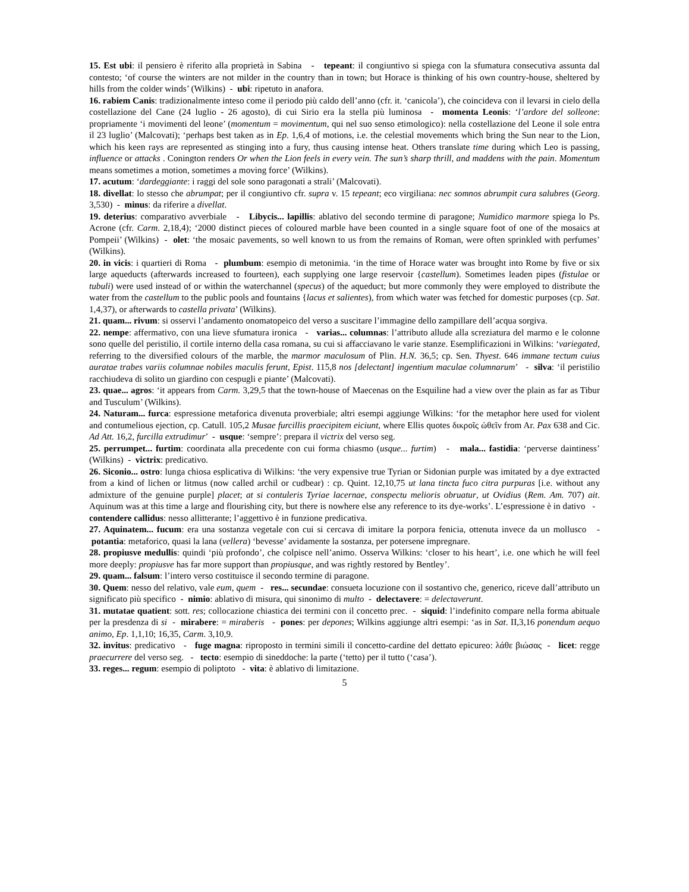15. Est ubi: il pensiero è riferito alla proprietà in Sabina - tepeant: il congiuntivo si spiega con la sfumatura consecutiva assunta dal contesto; ‘of course the winters are not milder in the country than in town; but Horace is thinking of his own country-house, sheltered by hills from the colder winds’ (Wilkins) - ubi: ripetuto in anafora.
16. rabiem Canis: tradizionalmente inteso come il periodo più caldo dell’anno (cfr. it. ‘canicola’), che coincideva con il levarsi in cielo della costellazione del Cane (24 luglio - 26 agosto), di cui Sirio era la stella più luminosa - momenta Leonis: ‘l’ardore del solleone: propriamente ‘i movimenti del leone’ (momentum = movimentum, qui nel suo senso etimologico): nella costellazione del Leone il sole entra il 23 luglio’ (Malcovati); ‘perhaps best taken as in Ep. 1,6,4 of motions, i.e. the celestial movements which bring the Sun near to the Lion, which his keen rays are represented as stinging into a fury, thus causing intense heat. Others translate time during which Leo is passing, influence or attacks . Conington renders Or when the Lion feels in every vein. The sun’s sharp thrill, and maddens with the pain. Momentum means sometimes a motion, sometimes a moving force’ (Wilkins).
17. acutum: ‘dardeggiante: i raggi del sole sono paragonati a strali’ (Malcovati).
18. divellat: lo stesso che abrumpat; per il congiuntivo cfr. supra v. 15 tepeant; eco virgiliana: nec somnos abrumpit cura salubres (Georg. 3,530) - minus: da riferire a divellat.
19. deterius: comparativo avverbiale - Libycis... lapillis: ablativo del secondo termine di paragone; Numidico marmore spiega lo Ps. Acrone (cfr. Carm. 2,18,4); ‘2000 distinct pieces of coloured marble have been counted in a single square foot of one of the mosaics at Pompeii’ (Wilkins) - olet: ‘the mosaic pavements, so well known to us from the remains of Roman, were often sprinkled with perfumes’ (Wilkins).
20. in vicis: i quartieri di Roma - plumbum: esempio di metonimia. ‘in the time of Horace water was brought into Rome by five or six large aqueducts (afterwards increased to fourteen), each supplying one large reservoir {castellum). Sometimes leaden pipes (fistulae or tubuli) were used instead of or within the waterchannel (specus) of the aqueduct; but more commonly they were employed to distribute the water from the castellum to the public pools and fountains {lacus et salientes), from which water was fetched for domestic purposes (cp. Sat. 1,4,37), or afterwards to castella privata’ (Wilkins).
21. quam... rivum: si osservi l’andamento onomatopeico del verso a suscitare l’immagine dello zampillare dell’acqua sorgiva.
22. nempe: affermativo, con una lieve sfumatura ironica - varias... columnas: l’attributo allude alla screziatura del marmo e le colonne sono quelle del peristilio, il cortile interno della casa romana, su cui si affacciavano le varie stanze. Esemplificazioni in Wilkins: ‘variegated, referring to the diversified colours of the marble, the marmor maculosum of Plin. H.N. 36,5; cp. Sen. Thyest. 646 immane tectum cuius auratae trabes variis columnae nobiles maculis ferunt, Epist. 115,8 nos [delectant] ingentium maculae columnarum’ - silva: ‘il peristilio racchiudeva di solito un giardino con cespugli e piante’ (Malcovati).
23. quae... agros: ‘it appears from Carm. 3,29,5 that the town-house of Maecenas on the Esquiline had a view over the plain as far as Tibur and Tusculum’ (Wilkins).
24. Naturam... furca: espressione metaforica divenuta proverbiale; altri esempi aggiunge Wilkins: ‘for the metaphor here used for violent and contumelious ejection, cp. Catull. 105,2 Musae furcillis praecipitem eiciunt, where Ellis quotes δικροῖς ὠθεῖν from Ar. Pax 638 and Cic. Ad Att. 16,2, furcilla extrudimur’ - usque: ‘sempre’: prepara il victrix del verso seg.
25. perrumpet... furtim: coordinata alla precedente con cui forma chiasmo (usque... furtim) - mala... fastidia: ‘perverse daintiness’ (Wilkins) - victrix: predicativo.
26. Siconio... ostro: lunga chiosa esplicativa di Wilkins: ‘the very expensive true Tyrian or Sidonian purple was imitated by a dye extracted from a kind of lichen or litmus (now called archil or cudbear) : cp. Quint. 12,10,75 ut lana tincta fuco citra purpuras [i.e. without any admixture of the genuine purple] placet; at si contuleris Tyriae lacernae, conspectu melioris obruatur, ut Ovidius (Rem. Am. 707) ait. Aquinum was at this time a large and flourishing city, but there is nowhere else any reference to its dye-works’. L’espressione è in dativo - contendere callidus: nesso allitterante; l’aggettivo è in funzione predicativa.
27. Aquinatem... fucum: era una sostanza vegetale con cui si cercava di imitare la porpora fenicia, ottenuta invece da un mollusco - potantia: metaforico, quasi la lana (vellera) ‘bevesse’ avidamente la sostanza, per potersene impregnare.
28. propiusve medullis: quindi ‘più profondo’, che colpisce nell’animo. Osserva Wilkins: ‘closer to his heart’, i.e. one which he will feel more deeply: propiusve has far more support than propiusque, and was rightly restored by Bentley’.
29. quam... falsum: l’intero verso costituisce il secondo termine di paragone.
30. Quem: nesso del relativo, vale eum, quem - res... secundae: consueta locuzione con il sostantivo che, generico, riceve dall’attributo un significato più specifico - nimio: ablativo di misura, qui sinonimo di multo - delectavere: = delectaverunt.
31. mutatae quatient: sott. res; collocazione chiastica dei termini con il concetto prec. - siquid: l’indefinito compare nella forma abituale per la presdenza di si - mirabere: = miraberis - pones: per depones; Wilkins aggiunge altri esempi: ‘as in Sat. II,3,16 ponendum aequo animo, Ep. 1,1,10; 16,35, Carm. 3,10,9.
32. invitus: predicativo - fuge magna: riproposto in termini simili il concetto-cardine del dettato epicureo: λάθε βιώσας - licet: regge praecurrere del verso seg. - tecto: esempio di sineddoche: la parte (‘tetto) per il tutto (‘casa’).
33. reges... regum: esempio di poliptoto - vita: è ablativo di limitazione.
5